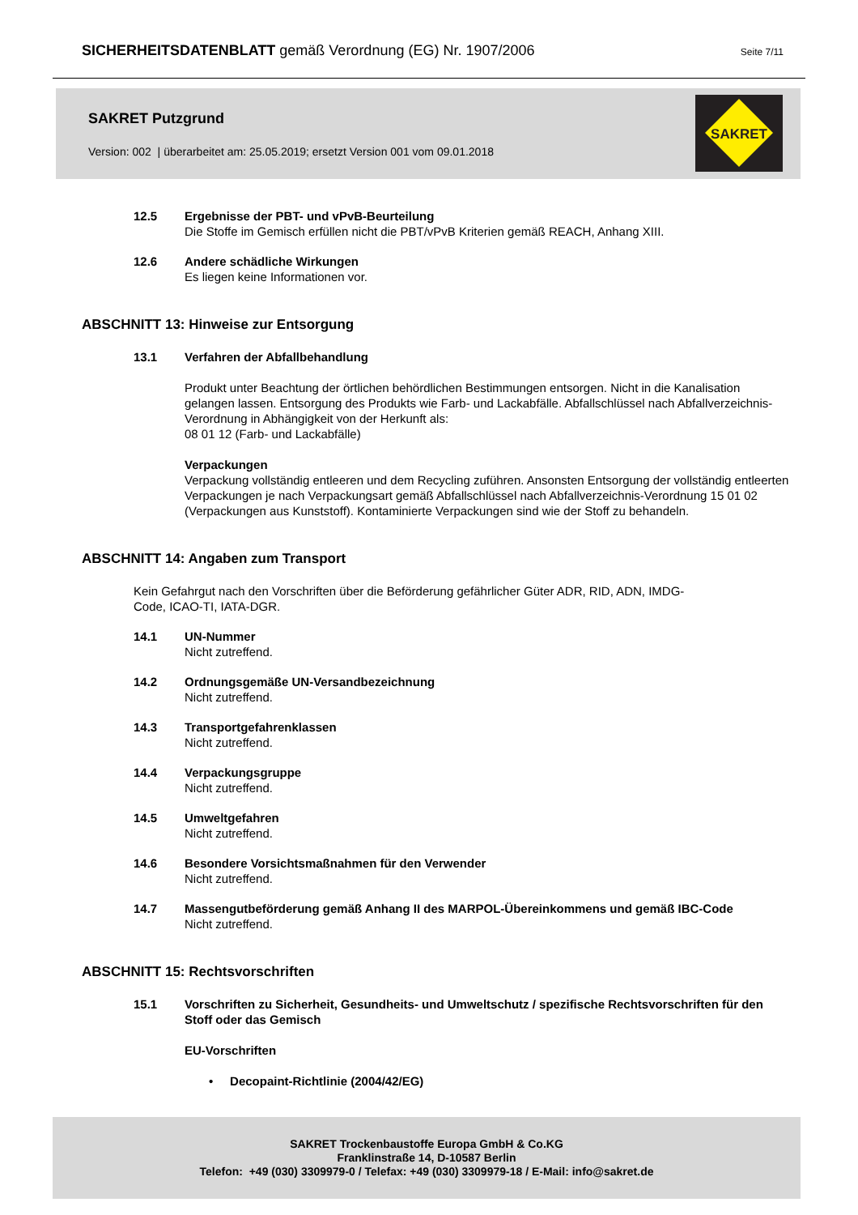SICHERHEITSDATENBLATT gemäß Verordnung (EG) Nr. 1907/2006
Seite 7/11
SAKRET Putzgrund
Version: 002 | überarbeitet am: 25.05.2019; ersetzt Version 001 vom 09.01.2018
SAKRET
12.5 Ergebnisse der PBT- und vPvB-Beurteilung
Die Stoffe im Gemisch erfüllen nicht die PBT/vPvB Kriterien gemäß REACH, Anhang XIII.
12.6 Andere schädliche Wirkungen
Es liegen keine Informationen vor.
ABSCHNITT 13: Hinweise zur Entsorgung
13.1 Verfahren der Abfallbehandlung
Produkt unter Beachtung der örtlichen behördlichen Bestimmungen entsorgen. Nicht in die Kanalisation gelangen lassen. Entsorgung des Produkts wie Farb- und Lackabfälle. Abfallschlüssel nach Abfallverzeichnis-Verordnung in Abhängigkeit von der Herkunft als:
08 01 12 (Farb- und Lackabfälle)
Verpackungen
Verpackung vollständig entleeren und dem Recycling zuführen. Ansonsten Entsorgung der vollständig entleerten Verpackungen je nach Verpackungsart gemäß Abfallschlüssel nach Abfallverzeichnis-Verordnung 15 01 02 (Verpackungen aus Kunststoff). Kontaminierte Verpackungen sind wie der Stoff zu behandeln.
ABSCHNITT 14: Angaben zum Transport
Kein Gefahrgut nach den Vorschriften über die Beförderung gefährlicher Güter ADR, RID, ADN, IMDG-Code, ICAO-TI, IATA-DGR.
14.1 UN-Nummer
Nicht zutreffend.
14.2 Ordnungsgemäße UN-Versandbezeichnung
Nicht zutreffend.
14.3 Transportgefahrenklassen
Nicht zutreffend.
14.4 Verpackungsgruppe
Nicht zutreffend.
14.5 Umweltgefahren
Nicht zutreffend.
14.6 Besondere Vorsichtsmaßnahmen für den Verwender
Nicht zutreffend.
14.7 Massengutbeförderung gemäß Anhang II des MARPOL-Übereinkommens und gemäß IBC-Code
Nicht zutreffend.
ABSCHNITT 15: Rechtsvorschriften
15.1 Vorschriften zu Sicherheit, Gesundheits- und Umweltschutz / spezifische Rechtsvorschriften für den Stoff oder das Gemisch
EU-Vorschriften
• Decopaint-Richtlinie (2004/42/EG)
SAKRET Trockenbaustoffe Europa GmbH & Co.KG
Franklinstraße 14, D-10587 Berlin
Telefon: +49 (030) 3309979-0 / Telefax: +49 (030) 3309979-18 / E-Mail: info@sakret.de